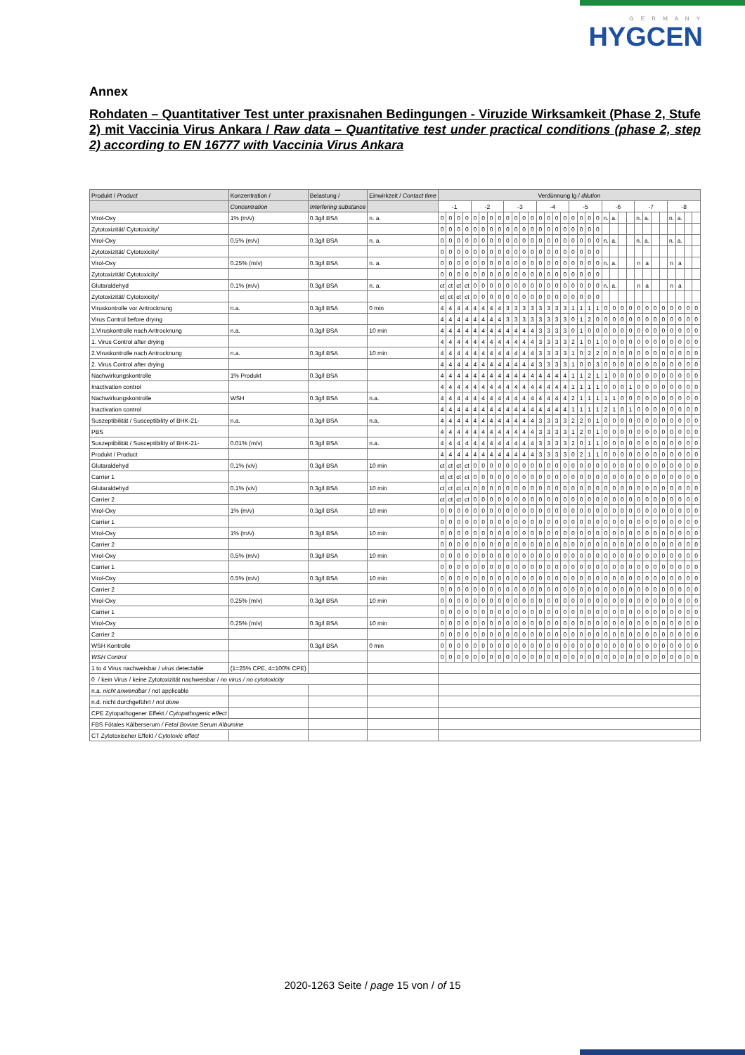G E R M A N Y
HYGCEN
Annex
Rohdaten – Quantitativer Test unter praxisnahen Bedingungen - Viruzide Wirksamkeit (Phase 2, Stufe 2) mit Vaccinia Virus Ankara / Raw data – Quantitative test under practical conditions (phase 2, step 2) according to EN 16777 with Vaccinia Virus Ankara
| Produkt / Product | Konzentration / | Belastung / | Einwirkzeit / Contact time | Verdünnung lg / dilution | | | | | | | | | | | | | | | | | | | | | | | | | | | | | | | |
| --- | --- | --- | --- | --- | --- | --- | --- | --- | --- | --- | --- | --- | --- | --- | --- | --- | --- | --- | --- | --- | --- | --- | --- | --- | --- | --- | --- | --- | --- | --- | --- | --- | --- | --- | --- |
| | Concentration | Interfering substance | | -1 | | | | -2 | | | | -3 | | | | -4 | | | | -5 | | | | -6 | | | | -7 | | | | -8 | | | |
| Virol-Oxy | 1% (m/v) | 0.3g/l BSA | n. a. | 0 | 0 | 0 | 0 | 0 | 0 | 0 | 0 | 0 | 0 | 0 | 0 | 0 | 0 | 0 | 0 | 0 | 0 | 0 | 0 | n. | a. | | | n. | a. | | | n. | a. | | |
| Zytotoxizität/ Cytotoxicity/ | | | | 0 | 0 | 0 | 0 | 0 | 0 | 0 | 0 | 0 | 0 | 0 | 0 | 0 | 0 | 0 | 0 | 0 | 0 | 0 | 0 | | | | | | | | | | | | |
| Virol-Oxy | 0.5% (m/v) | 0.3g/l BSA | n. a. | 0 | 0 | 0 | 0 | 0 | 0 | 0 | 0 | 0 | 0 | 0 | 0 | 0 | 0 | 0 | 0 | 0 | 0 | 0 | 0 | n. | a. | | | n. | a. | | | n. | a. | | |
| Zytotoxizität/ Cytotoxicity/ | | | | 0 | 0 | 0 | 0 | 0 | 0 | 0 | 0 | 0 | 0 | 0 | 0 | 0 | 0 | 0 | 0 | 0 | 0 | 0 | 0 | | | | | | | | | | | | |
| Virol-Oxy | 0.25% (m/v) | 0.3g/l BSA | n. a. | 0 | 0 | 0 | 0 | 0 | 0 | 0 | 0 | 0 | 0 | 0 | 0 | 0 | 0 | 0 | 0 | 0 | 0 | 0 | 0 | n. | a. | | | n | a | | | n | a | | |
| Zytotoxizität/ Cytotoxicity/ | | | | 0 | 0 | 0 | 0 | 0 | 0 | 0 | 0 | 0 | 0 | 0 | 0 | 0 | 0 | 0 | 0 | 0 | 0 | 0 | 0 | | | | | | | | | | | | |
| Glutaraldehyd | 0.1% (m/v) | 0.3g/l BSA | n. a. | ct | ct | ct | ct | 0 | 0 | 0 | 0 | 0 | 0 | 0 | 0 | 0 | 0 | 0 | 0 | 0 | 0 | 0 | 0 | n. | a. | | | n | a | | | n | a | | |
| Zytotoxizität/ Cytotoxicity/ | | | | ct | ct | ct | ct | 0 | 0 | 0 | 0 | 0 | 0 | 0 | 0 | 0 | 0 | 0 | 0 | 0 | 0 | 0 | 0 | | | | | | | | | | | | |
| Viruskontrolle vor Antrocknung | n.a. | 0.3g/l BSA | 0 min | 4 | 4 | 4 | 4 | 4 | 4 | 4 | 4 | 3 | 3 | 3 | 3 | 3 | 3 | 3 | 3 | 1 | 1 | 1 | 1 | 0 | 0 | 0 | 0 | 0 | 0 | 0 | 0 | 0 | 0 | 0 | 0 |
| Virus Control before drying | | | | 4 | 4 | 4 | 4 | 4 | 4 | 4 | 4 | 3 | 3 | 3 | 3 | 3 | 3 | 3 | 3 | 0 | 1 | 2 | 0 | 0 | 0 | 0 | 0 | 0 | 0 | 0 | 0 | 0 | 0 | 0 | 0 |
| 1.Viruskontrolle nach Antrocknung | n.a. | 0.3g/l BSA | 10 min | 4 | 4 | 4 | 4 | 4 | 4 | 4 | 4 | 4 | 4 | 4 | 4 | 3 | 3 | 3 | 3 | 0 | 1 | 0 | 0 | 0 | 0 | 0 | 0 | 0 | 0 | 0 | 0 | 0 | 0 | 0 | 0 |
| 1. Virus Control after drying | | | | 4 | 4 | 4 | 4 | 4 | 4 | 4 | 4 | 4 | 4 | 4 | 4 | 3 | 3 | 3 | 3 | 2 | 1 | 0 | 1 | 0 | 0 | 0 | 0 | 0 | 0 | 0 | 0 | 0 | 0 | 0 | 0 |
| 2.Viruskontrolle nach Antrocknung | n.a. | 0.3g/l BSA | 10 min | 4 | 4 | 4 | 4 | 4 | 4 | 4 | 4 | 4 | 4 | 4 | 4 | 3 | 3 | 3 | 3 | 1 | 0 | 2 | 2 | 0 | 0 | 0 | 0 | 0 | 0 | 0 | 0 | 0 | 0 | 0 | 0 |
| 2. Virus Control after drying | | | | 4 | 4 | 4 | 4 | 4 | 4 | 4 | 4 | 4 | 4 | 4 | 4 | 3 | 3 | 3 | 3 | 1 | 0 | 0 | 3 | 0 | 0 | 0 | 0 | 0 | 0 | 0 | 0 | 0 | 0 | 0 | 0 |
| Nachwirkungskontrolle | 1% Produkt | 0.3g/l BSA | | 4 | 4 | 4 | 4 | 4 | 4 | 4 | 4 | 4 | 4 | 4 | 4 | 4 | 4 | 4 | 4 | 1 | 1 | 2 | 1 | 1 | 0 | 0 | 0 | 0 | 0 | 0 | 0 | 0 | 0 | 0 | 0 |
| Inactivation control | | | | 4 | 4 | 4 | 4 | 4 | 4 | 4 | 4 | 4 | 4 | 4 | 4 | 4 | 4 | 4 | 4 | 1 | 1 | 1 | 1 | 0 | 0 | 0 | 1 | 0 | 0 | 0 | 0 | 0 | 0 | 0 | 0 |
| Nachwirkungskontrolle | WSH | 0.3g/l BSA | n.a. | 4 | 4 | 4 | 4 | 4 | 4 | 4 | 4 | 4 | 4 | 4 | 4 | 4 | 4 | 4 | 4 | 2 | 1 | 1 | 1 | 1 | 1 | 0 | 0 | 0 | 0 | 0 | 0 | 0 | 0 | 0 | 0 |
| Inactivation control | | | | 4 | 4 | 4 | 4 | 4 | 4 | 4 | 4 | 4 | 4 | 4 | 4 | 4 | 4 | 4 | 4 | 1 | 1 | 1 | 1 | 2 | 1 | 0 | 1 | 0 | 0 | 0 | 0 | 0 | 0 | 0 | 0 |
| Suszeptibilität / Susceptibility of BHK-21- | n.a. | 0.3g/l BSA | n.a. | 4 | 4 | 4 | 4 | 4 | 4 | 4 | 4 | 4 | 4 | 4 | 4 | 3 | 3 | 3 | 3 | 2 | 2 | 0 | 1 | 0 | 0 | 0 | 0 | 0 | 0 | 0 | 0 | 0 | 0 | 0 | 0 |
| PBS | | | | 4 | 4 | 4 | 4 | 4 | 4 | 4 | 4 | 4 | 4 | 4 | 4 | 3 | 3 | 3 | 3 | 1 | 2 | 0 | 1 | 0 | 0 | 0 | 0 | 0 | 0 | 0 | 0 | 0 | 0 | 0 | 0 |
| Suszeptibilität / Susceptibility of BHK-21- | 0.01% (m/v) | 0.3g/l BSA | n.a. | 4 | 4 | 4 | 4 | 4 | 4 | 4 | 4 | 4 | 4 | 4 | 4 | 3 | 3 | 3 | 3 | 2 | 0 | 1 | 1 | 0 | 0 | 0 | 0 | 0 | 0 | 0 | 0 | 0 | 0 | 0 | 0 |
| Produkt / Product | | | | 4 | 4 | 4 | 4 | 4 | 4 | 4 | 4 | 4 | 4 | 4 | 4 | 3 | 3 | 3 | 3 | 0 | 2 | 1 | 1 | 0 | 0 | 0 | 0 | 0 | 0 | 0 | 0 | 0 | 0 | 0 | 0 |
| Glutaraldehyd | 0.1% (v/v) | 0.3g/l BSA | 10 min | ct | ct | ct | ct | 0 | 0 | 0 | 0 | 0 | 0 | 0 | 0 | 0 | 0 | 0 | 0 | 0 | 0 | 0 | 0 | 0 | 0 | 0 | 0 | 0 | 0 | 0 | 0 | 0 | 0 | 0 | 0 |
| Carrier 1 | | | | ct | ct | ct | ct | 0 | 0 | 0 | 0 | 0 | 0 | 0 | 0 | 0 | 0 | 0 | 0 | 0 | 0 | 0 | 0 | 0 | 0 | 0 | 0 | 0 | 0 | 0 | 0 | 0 | 0 | 0 | 0 |
| Glutaraldehyd | 0.1% (v/v) | 0.3g/l BSA | 10 min | ct | ct | ct | ct | 0 | 0 | 0 | 0 | 0 | 0 | 0 | 0 | 0 | 0 | 0 | 0 | 0 | 0 | 0 | 0 | 0 | 0 | 0 | 0 | 0 | 0 | 0 | 0 | 0 | 0 | 0 | 0 |
| Carrier 2 | | | | ct | ct | ct | ct | 0 | 0 | 0 | 0 | 0 | 0 | 0 | 0 | 0 | 0 | 0 | 0 | 0 | 0 | 0 | 0 | 0 | 0 | 0 | 0 | 0 | 0 | 0 | 0 | 0 | 0 | 0 | 0 |
| Virol-Oxy | 1% (m/v) | 0.3g/l BSA | 10 min | 0 | 0 | 0 | 0 | 0 | 0 | 0 | 0 | 0 | 0 | 0 | 0 | 0 | 0 | 0 | 0 | 0 | 0 | 0 | 0 | 0 | 0 | 0 | 0 | 0 | 0 | 0 | 0 | 0 | 0 | 0 | 0 |
| Carrier 1 | | | | 0 | 0 | 0 | 0 | 0 | 0 | 0 | 0 | 0 | 0 | 0 | 0 | 0 | 0 | 0 | 0 | 0 | 0 | 0 | 0 | 0 | 0 | 0 | 0 | 0 | 0 | 0 | 0 | 0 | 0 | 0 | 0 |
| Virol-Oxy | 1% (m/v) | 0.3g/l BSA | 10 min | 0 | 0 | 0 | 0 | 0 | 0 | 0 | 0 | 0 | 0 | 0 | 0 | 0 | 0 | 0 | 0 | 0 | 0 | 0 | 0 | 0 | 0 | 0 | 0 | 0 | 0 | 0 | 0 | 0 | 0 | 0 | 0 |
| Carrier 2 | | | | 0 | 0 | 0 | 0 | 0 | 0 | 0 | 0 | 0 | 0 | 0 | 0 | 0 | 0 | 0 | 0 | 0 | 0 | 0 | 0 | 0 | 0 | 0 | 0 | 0 | 0 | 0 | 0 | 0 | 0 | 0 | 0 |
| Virol-Oxy | 0.5% (m/v) | 0.3g/l BSA | 10 min | 0 | 0 | 0 | 0 | 0 | 0 | 0 | 0 | 0 | 0 | 0 | 0 | 0 | 0 | 0 | 0 | 0 | 0 | 0 | 0 | 0 | 0 | 0 | 0 | 0 | 0 | 0 | 0 | 0 | 0 | 0 | 0 |
| Carrier 1 | | | | 0 | 0 | 0 | 0 | 0 | 0 | 0 | 0 | 0 | 0 | 0 | 0 | 0 | 0 | 0 | 0 | 0 | 0 | 0 | 0 | 0 | 0 | 0 | 0 | 0 | 0 | 0 | 0 | 0 | 0 | 0 | 0 |
| Virol-Oxy | 0.5% (m/v) | 0.3g/l BSA | 10 min | 0 | 0 | 0 | 0 | 0 | 0 | 0 | 0 | 0 | 0 | 0 | 0 | 0 | 0 | 0 | 0 | 0 | 0 | 0 | 0 | 0 | 0 | 0 | 0 | 0 | 0 | 0 | 0 | 0 | 0 | 0 | 0 |
| Carrier 2 | | | | 0 | 0 | 0 | 0 | 0 | 0 | 0 | 0 | 0 | 0 | 0 | 0 | 0 | 0 | 0 | 0 | 0 | 0 | 0 | 0 | 0 | 0 | 0 | 0 | 0 | 0 | 0 | 0 | 0 | 0 | 0 | 0 |
| Virol-Oxy | 0.25% (m/v) | 0.3g/l BSA | 10 min | 0 | 0 | 0 | 0 | 0 | 0 | 0 | 0 | 0 | 0 | 0 | 0 | 0 | 0 | 0 | 0 | 0 | 0 | 0 | 0 | 0 | 0 | 0 | 0 | 0 | 0 | 0 | 0 | 0 | 0 | 0 | 0 |
| Carrier 1 | | | | 0 | 0 | 0 | 0 | 0 | 0 | 0 | 0 | 0 | 0 | 0 | 0 | 0 | 0 | 0 | 0 | 0 | 0 | 0 | 0 | 0 | 0 | 0 | 0 | 0 | 0 | 0 | 0 | 0 | 0 | 0 | 0 |
| Virol-Oxy | 0.25% (m/v) | 0.3g/l BSA | 10 min | 0 | 0 | 0 | 0 | 0 | 0 | 0 | 0 | 0 | 0 | 0 | 0 | 0 | 0 | 0 | 0 | 0 | 0 | 0 | 0 | 0 | 0 | 0 | 0 | 0 | 0 | 0 | 0 | 0 | 0 | 0 | 0 |
| Carrier 2 | | | | 0 | 0 | 0 | 0 | 0 | 0 | 0 | 0 | 0 | 0 | 0 | 0 | 0 | 0 | 0 | 0 | 0 | 0 | 0 | 0 | 0 | 0 | 0 | 0 | 0 | 0 | 0 | 0 | 0 | 0 | 0 | 0 |
| WSH Kontrolle | | 0.3g/l BSA | 0 min | 0 | 0 | 0 | 0 | 0 | 0 | 0 | 0 | 0 | 0 | 0 | 0 | 0 | 0 | 0 | 0 | 0 | 0 | 0 | 0 | 0 | 0 | 0 | 0 | 0 | 0 | 0 | 0 | 0 | 0 | 0 | 0 |
| WSH Control | | | | 0 | 0 | 0 | 0 | 0 | 0 | 0 | 0 | 0 | 0 | 0 | 0 | 0 | 0 | 0 | 0 | 0 | 0 | 0 | 0 | 0 | 0 | 0 | 0 | 0 | 0 | 0 | 0 | 0 | 0 | 0 | 0 |
| 1 to 4 Virus nachweisbar / virus detectable | (1=25% CPE, 4=100% CPE) | | | | | | | | | | | | | | | | | | | | | | | | | | | | | | | | | | |
| 0 / kein Virus / keine Zytotoxizität nachweisbar / no virus / no cytotoxicity | | | | | | | | | | | | | | | | | | | | | | | | | | | | | | | | | | | |
| n.a. nicht anwendbar / not applicable | | | | | | | | | | | | | | | | | | | | | | | | | | | | | | | | | | | |
| n.d. nicht durchgeführt / not done | | | | | | | | | | | | | | | | | | | | | | | | | | | | | | | | | | | |
| CPE Zytopathogener Effekt / Cytopathogenic effect | | | | | | | | | | | | | | | | | | | | | | | | | | | | | | | | | | | |
| FBS Fötales Kälberserum / Fetal Bovine Serum Albumine | | | | | | | | | | | | | | | | | | | | | | | | | | | | | | | | | | | |
| CT Zytotoxischer Effekt / Cytotoxic effect | | | | | | | | | | | | | | | | | | | | | | | | | | | | | | | | | | | |
2020-1263 Seite / page 15 von / of 15